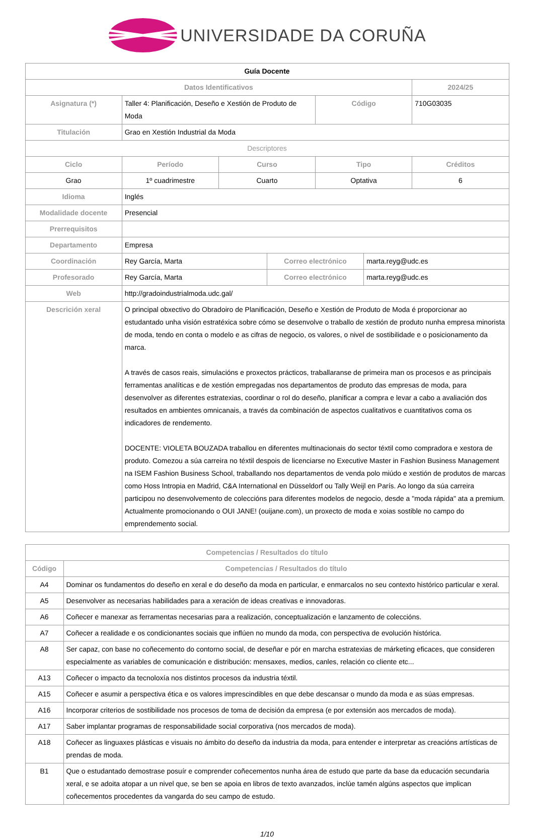UNIVERSIDADE DA CORUÑA
| Guía Docente | | | | | | |
| --- | --- | --- | --- | --- | --- | --- |
| Datos Identificativos | | | | | | 2024/25 |
| Asignatura (*) | Taller 4: Planificación, Deseño e Xestión de Produto de Moda | | | Código | | 710G03035 |
| Titulación | Grao en Xestión Industrial da Moda | | | | | |
| Descriptores | | | | | | |
| Ciclo | Período | Curso | | Tipo | | Créditos |
| Grao | 1º cuadrimestre | Cuarto | | Optativa | | 6 |
| Idioma | Inglés | | | | | |
| Modalidade docente | Presencial | | | | | |
| Prerrequisitos | | | | | | |
| Departamento | Empresa | | | | | |
| Coordinación | Rey García, Marta | | Correo electrónico | | marta.reyg@udc.es | |
| Profesorado | Rey García, Marta | | Correo electrónico | | marta.reyg@udc.es | |
| Web | http://gradoindustrialmoda.udc.gal/ | | | | | |
| Descrición xeral | O principal obxectivo do Obradoiro de Planificación, Deseño e Xestión de Produto de Moda é proporcionar ao estudantado unha visión estratéxica sobre cómo se desenvolve o traballo de xestión de produto nunha empresa minorista de moda, tendo en conta o modelo e as cifras de negocio, os valores, o nivel de sostibilidade e o posicionamento da marca. A través de casos reais, simulacións e proxectos prácticos, traballaranse de primeira man os procesos e as principais ferramentas analíticas e de xestión empregadas nos departamentos de produto das empresas de moda, para desenvolver as diferentes estratexias, coordinar o rol do deseño, planificar a compra e levar a cabo a avaliación dos resultados en ambientes omnicanais, a través da combinación de aspectos cualitativos e cuantitativos coma os indicadores de rendemento. DOCENTE: VIOLETA BOUZADA traballou en diferentes multinacionais do sector téxtil como compradora e xestora de produto. Comezou a súa carreira no téxtil despois de licenciarse no Executive Master in Fashion Business Management na ISEM Fashion Business School, traballando nos departamentos de venda polo miúdo e xestión de produtos de marcas como Hoss Intropia en Madrid, C&A International en Düsseldorf ou Tally Weijl en París. Ao longo da súa carreira participou no desenvolvemento de coleccións para diferentes modelos de negocio, desde a "moda rápida" ata a premium. Actualmente promocionando o OUI JANE! (ouijane.com), un proxecto de moda e xoias sostible no campo do emprendemento social. | | | | | |
| Competencias / Resultados do título | |
| --- | --- |
| Código | Competencias / Resultados do título |
| A4 | Dominar os fundamentos do deseño en xeral e do deseño da moda en particular, e enmarcalos no seu contexto histórico particular e xeral. |
| A5 | Desenvolver as necesarias habilidades para a xeración de ideas creativas e innovadoras. |
| A6 | Coñecer e manexar as ferramentas necesarias para a realización, conceptualización e lanzamento de coleccións. |
| A7 | Coñecer a realidade e os condicionantes sociais que inflúen no mundo da moda, con perspectiva de evolución histórica. |
| A8 | Ser capaz, con base no coñecemento do contorno social, de deseñar e pór en marcha estratexias de márketing eficaces, que consideren especialmente as variables de comunicación e distribución: mensaxes, medios, canles, relación co cliente etc... |
| A13 | Coñecer o impacto da tecnoloxía nos distintos procesos da industria téxtil. |
| A15 | Coñecer e asumir a perspectiva ética e os valores imprescindibles en que debe descansar o mundo da moda e as súas empresas. |
| A16 | Incorporar criterios de sostibilidade nos procesos de toma de decisión da empresa (e por extensión aos mercados de moda). |
| A17 | Saber implantar programas de responsabilidade social corporativa (nos mercados de moda). |
| A18 | Coñecer as linguaxes plásticas e visuais no ámbito do deseño da industria da moda, para entender e interpretar as creacións artísticas de prendas de moda. |
| B1 | Que o estudantado demostrase posuír e comprender coñecementos nunha área de estudo que parte da base da educación secundaria xeral, e se adoita atopar a un nivel que, se ben se apoia en libros de texto avanzados, inclúe tamén algúns aspectos que implican coñecementos procedentes da vangarda do seu campo de estudo. |
1/10